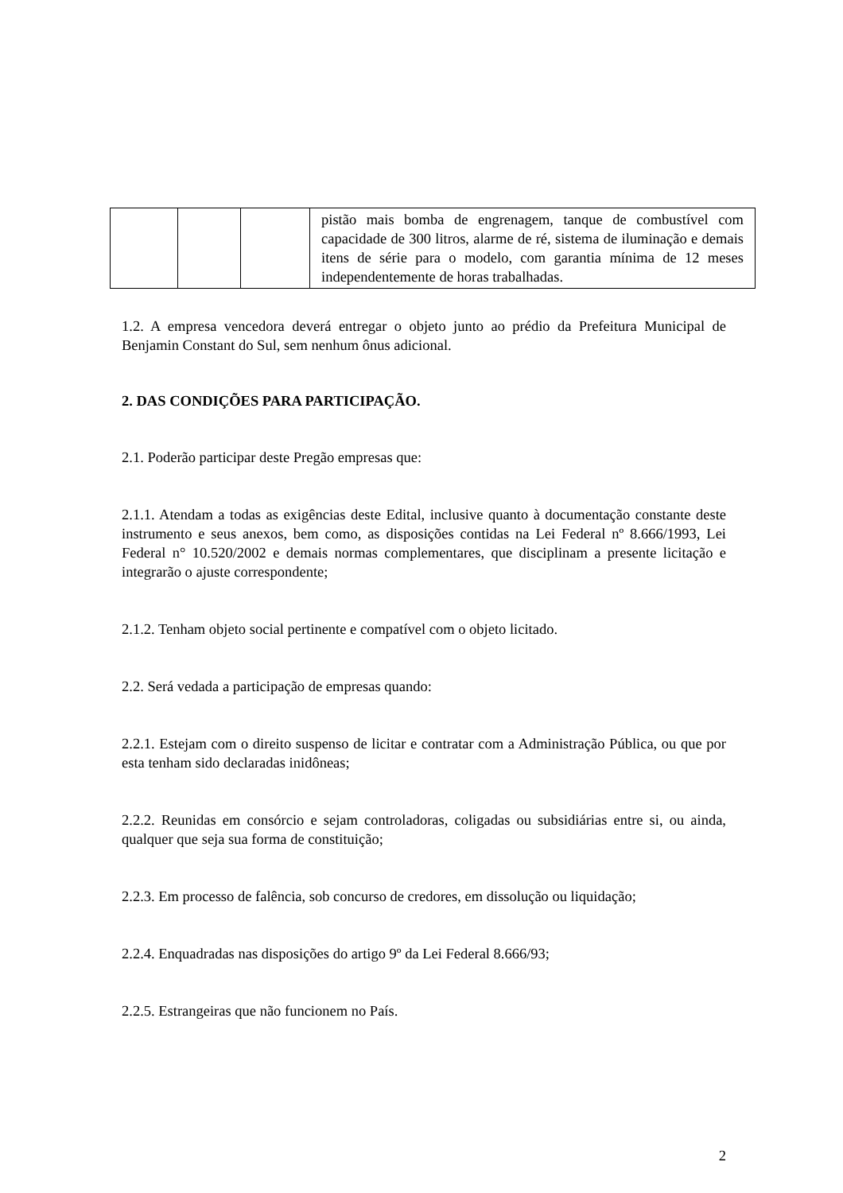| | | | pistão mais bomba de engrenagem, tanque de combustível com capacidade de 300 litros, alarme de ré, sistema de iluminação e demais itens de série para o modelo, com garantia mínima de 12 meses independentemente de horas trabalhadas. |
1.2. A empresa vencedora deverá entregar o objeto junto ao prédio da Prefeitura Municipal de Benjamin Constant do Sul, sem nenhum ônus adicional.
2. DAS CONDIÇÕES PARA PARTICIPAÇÃO.
2.1. Poderão participar deste Pregão empresas que:
2.1.1. Atendam a todas as exigências deste Edital, inclusive quanto à documentação constante deste instrumento e seus anexos, bem como, as disposições contidas na Lei Federal nº 8.666/1993, Lei Federal n° 10.520/2002 e demais normas complementares, que disciplinam a presente licitação e integrarão o ajuste correspondente;
2.1.2. Tenham objeto social pertinente e compatível com o objeto licitado.
2.2. Será vedada a participação de empresas quando:
2.2.1. Estejam com o direito suspenso de licitar e contratar com a Administração Pública, ou que por esta tenham sido declaradas inidôneas;
2.2.2. Reunidas em consórcio e sejam controladoras, coligadas ou subsidiárias entre si, ou ainda, qualquer que seja sua forma de constituição;
2.2.3. Em processo de falência, sob concurso de credores, em dissolução ou liquidação;
2.2.4. Enquadradas nas disposições do artigo 9º da Lei Federal 8.666/93;
2.2.5. Estrangeiras que não funcionem no País.
2